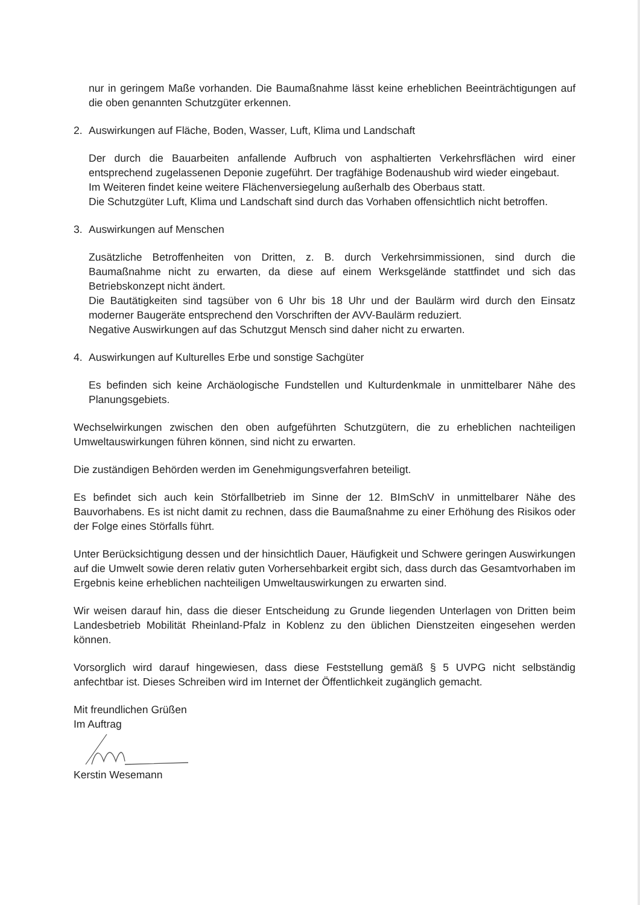nur in geringem Maße vorhanden. Die Baumaßnahme lässt keine erheblichen Beeinträchtigungen auf die oben genannten Schutzgüter erkennen.
2. Auswirkungen auf Fläche, Boden, Wasser, Luft, Klima und Landschaft
Der durch die Bauarbeiten anfallende Aufbruch von asphaltierten Verkehrsflächen wird einer entsprechend zugelassenen Deponie zugeführt. Der tragfähige Bodenaushub wird wieder eingebaut.
Im Weiteren findet keine weitere Flächenversiegelung außerhalb des Oberbaus statt.
Die Schutzgüter Luft, Klima und Landschaft sind durch das Vorhaben offensichtlich nicht betroffen.
3. Auswirkungen auf Menschen
Zusätzliche Betroffenheiten von Dritten, z. B. durch Verkehrsimmissionen, sind durch die Baumaßnahme nicht zu erwarten, da diese auf einem Werksgelände stattfindet und sich das Betriebskonzept nicht ändert.
Die Bautätigkeiten sind tagsüber von 6 Uhr bis 18 Uhr und der Baulärm wird durch den Einsatz moderner Baugeräte entsprechend den Vorschriften der AVV-Baulärm reduziert.
Negative Auswirkungen auf das Schutzgut Mensch sind daher nicht zu erwarten.
4. Auswirkungen auf Kulturelles Erbe und sonstige Sachgüter
Es befinden sich keine Archäologische Fundstellen und Kulturdenkmale in unmittelbarer Nähe des Planungsgebiets.
Wechselwirkungen zwischen den oben aufgeführten Schutzgütern, die zu erheblichen nachteiligen Umweltauswirkungen führen können, sind nicht zu erwarten.
Die zuständigen Behörden werden im Genehmigungsverfahren beteiligt.
Es befindet sich auch kein Störfallbetrieb im Sinne der 12. BImSchV in unmittelbarer Nähe des Bauvorhabens. Es ist nicht damit zu rechnen, dass die Baumaßnahme zu einer Erhöhung des Risikos oder der Folge eines Störfalls führt.
Unter Berücksichtigung dessen und der hinsichtlich Dauer, Häufigkeit und Schwere geringen Auswirkungen auf die Umwelt sowie deren relativ guten Vorhersehbarkeit ergibt sich, dass durch das Gesamtvorhaben im Ergebnis keine erheblichen nachteiligen Umweltauswirkungen zu erwarten sind.
Wir weisen darauf hin, dass die dieser Entscheidung zu Grunde liegenden Unterlagen von Dritten beim Landesbetrieb Mobilität Rheinland-Pfalz in Koblenz zu den üblichen Dienstzeiten eingesehen werden können.
Vorsorglich wird darauf hingewiesen, dass diese Feststellung gemäß § 5 UVPG nicht selbständig anfechtbar ist. Dieses Schreiben wird im Internet der Öffentlichkeit zugänglich gemacht.
Mit freundlichen Grüßen
Im Auftrag
Kerstin Wesemann